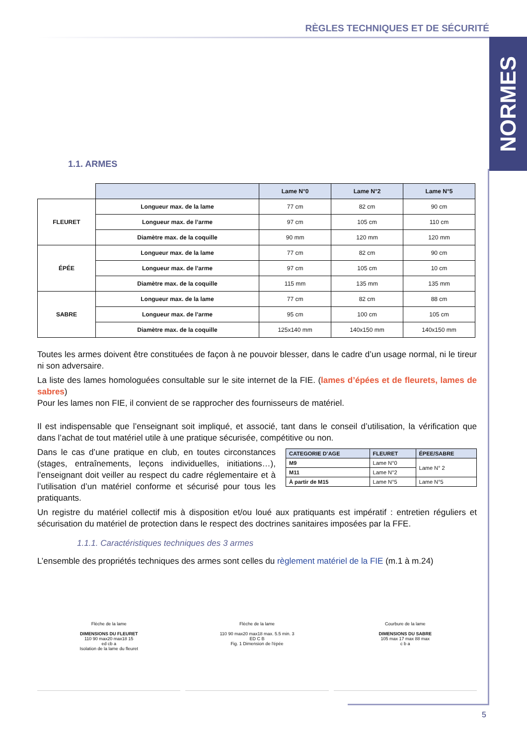RÈGLES TECHNIQUES ET DE SÉCURITÉ
NORMES
1.1. ARMES
| | | Lame N°0 | Lame N°2 | Lame N°5 |
| FLEURET | Longueur max. de la lame | 77 cm | 82 cm | 90 cm |
| | Longueur max. de l’arme | 97 cm | 105 cm | 110 cm |
| | Diamètre max. de la coquille | 90 mm | 120 mm | 120 mm |
| ÉPÉE | Longueur max. de la lame | 77 cm | 82 cm | 90 cm |
| | Longueur max. de l’arme | 97 cm | 105 cm | 10 cm |
| | Diamètre max. de la coquille | 115 mm | 135 mm | 135 mm |
| SABRE | Longueur max. de la lame | 77 cm | 82 cm | 88 cm |
| | Longueur max. de l’arme | 95 cm | 100 cm | 105 cm |
| | Diamètre max. de la coquille | 125x140 mm | 140x150 mm | 140x150 mm |
Toutes les armes doivent être constituées de façon à ne pouvoir blesser, dans le cadre d’un usage normal, ni le tireur ni son adversaire.
La liste des lames homologuées consultable sur le site internet de la FIE. (lames d’épées et de fleurets, lames de sabres)
Pour les lames non FIE, il convient de se rapprocher des fournisseurs de matériel.
Il est indispensable que l’enseignant soit impliqué, et associé, tant dans le conseil d’utilisation, la vérification que dans l’achat de tout matériel utile à une pratique sécurisée, compétitive ou non.
| CATEGORIE D’AGE | FLEURET | ÉPEE/SABRE |
| --- | --- | --- |
| M9 | Lame N°0 | Lame N° 2 |
| M11 | Lame N°2 | |
| À partir de M15 | Lame N°5 | Lame N°5 |
Dans le cas d’une pratique en club, en toutes circonstances (stages, entraînements, leçons individuelles, initiations…), l’enseignant doit veiller au respect du cadre réglementaire et à l’utilisation d’un matériel conforme et sécurisé pour tous les pratiquants.
Un registre du matériel collectif mis à disposition et/ou loué aux pratiquants est impératif : entretien réguliers et sécurisation du matériel de protection dans le respect des doctrines sanitaires imposées par la FFE.
1.1.1. Caractéristiques techniques des 3 armes
L’ensemble des propriétés techniques des armes sont celles du règlement matériel de la FIE (m.1 à m.24)
Flèche de la lame
DIMENSIONS DU FLEURET
110 90 max20 max18 15
ed cb a
Isolation de la lame du fleuret
Flèche de la lame
110 90 max20 max18 max. 5.5 min. 3
ED C B
Fig. 1 Dimension de l'épée
Courbure de la lame
DIMENSIONS DU SABRE
105 max 17 max 88 max
c b a
5